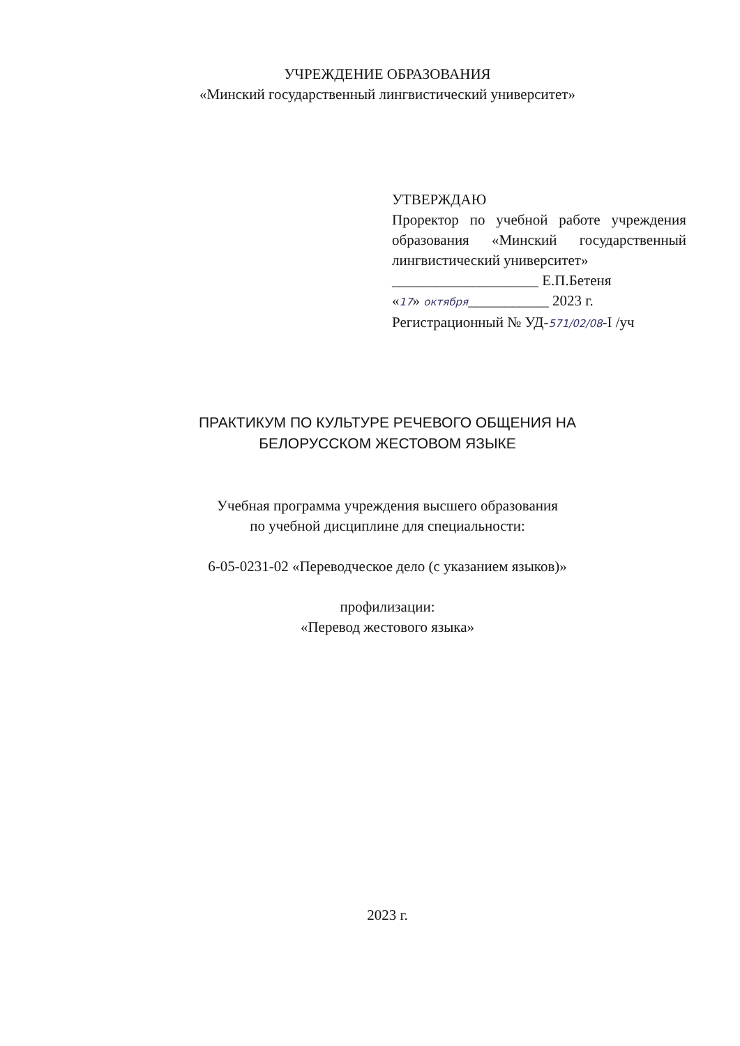УЧРЕЖДЕНИЕ ОБРАЗОВАНИЯ
«Минский государственный лингвистический университет»
УТВЕРЖДАЮ
Проректор по учебной работе учреждения образования «Минский государственный лингвистический университет»
____________________ Е.П.Бетеня
«17» октября___________ 2023 г.
Регистрационный № УД-571/02/08-I /уч
ПРАКТИКУМ ПО КУЛЬТУРЕ РЕЧЕВОГО ОБЩЕНИЯ НА
БЕЛОРУССКОМ ЖЕСТОВОМ ЯЗЫКЕ
Учебная программа учреждения высшего образования
по учебной дисциплине для специальности:
6-05-0231-02 «Переводческое дело (с указанием языков)»
профилизации:
«Перевод жестового языка»
2023 г.